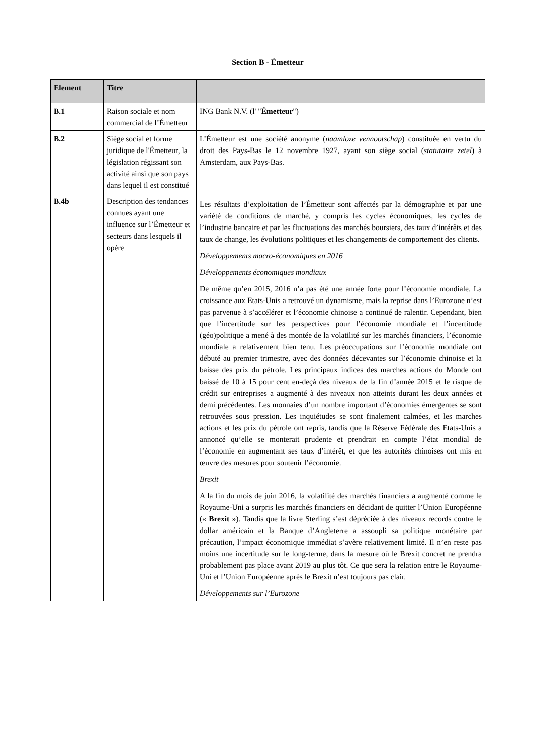Section B - Émetteur
| Element | Titre | |
| --- | --- | --- |
| B.1 | Raison sociale et nom commercial de l’Émetteur | ING Bank N.V. (l' " Émetteur ") |
| B.2 | Siège social et forme juridique de l'Émetteur, la législation régissant son activité ainsi que son pays dans lequel il est constitué | L’Émetteur est une société anonyme ( naamloze vennootschap ) constituée en vertu du droit des Pays-Bas le 12 novembre 1927, ayant son siège social ( statutaire zetel ) à Amsterdam, aux Pays-Bas. |
| B.4b | Description des tendances connues ayant une influence sur l’Émetteur et secteurs dans lesquels il opère | Les résultats d’exploitation de l’Émetteur sont affectés par la démographie et par une variété de conditions de marché, y compris les cycles économiques, les cycles de l’industrie bancaire et par les fluctuations des marchés boursiers, des taux d’intérêts et des taux de change, les évolutions politiques et les changements de comportement des clients. Développements macro-économiques en 2016 Développements économiques mondiaux De même qu’en 2015, 2016 n’a pas été une année forte pour l’économie mondiale. La croissance aux Etats-Unis a retrouvé un dynamisme, mais la reprise dans l’Eurozone n’est pas parvenue à s’accélérer et l’économie chinoise a continué de ralentir. Cependant, bien que l’incertitude sur les perspectives pour l’économie mondiale et l’incertitude (géo)politique a mené à des montée de la volatilité sur les marchés financiers, l’économie mondiale a relativement bien tenu. Les préoccupations sur l’économie mondiale ont débuté au premier trimestre, avec des données décevantes sur l’économie chinoise et la baisse des prix du pétrole. Les principaux indices des marches actions du Monde ont baissé de 10 à 15 pour cent en-deçà des niveaux de la fin d’année 2015 et le risque de crédit sur entreprises a augmenté à des niveaux non atteints durant les deux années et demi précédentes. Les monnaies d’un nombre important d’économies émergentes se sont retrouvées sous pression. Les inquiétudes se sont finalement calmées, et les marches actions et les prix du pétrole ont repris, tandis que la Réserve Fédérale des Etats-Unis a annoncé qu’elle se monterait prudente et prendrait en compte l’état mondial de l’économie en augmentant ses taux d’intérêt, et que les autorités chinoises ont mis en œuvre des mesures pour soutenir l’économie. Brexit A la fin du mois de juin 2016, la volatilité des marchés financiers a augmenté comme le Royaume-Uni a surpris les marchés financiers en décidant de quitter l’Union Européenne (« Brexit »). Tandis que la livre Sterling s’est dépréciée à des niveaux records contre le dollar américain et la Banque d’Angleterre a assoupli sa politique monétaire par précaution, l’impact économique immédiat s’avère relativement limité. Il n’en reste pas moins une incertitude sur le long-terme, dans la mesure où le Brexit concret ne prendra probablement pas place avant 2019 au plus tôt. Ce que sera la relation entre le Royaume-Uni et l’Union Européenne après le Brexit n’est toujours pas clair. Développements sur l’Eurozone |